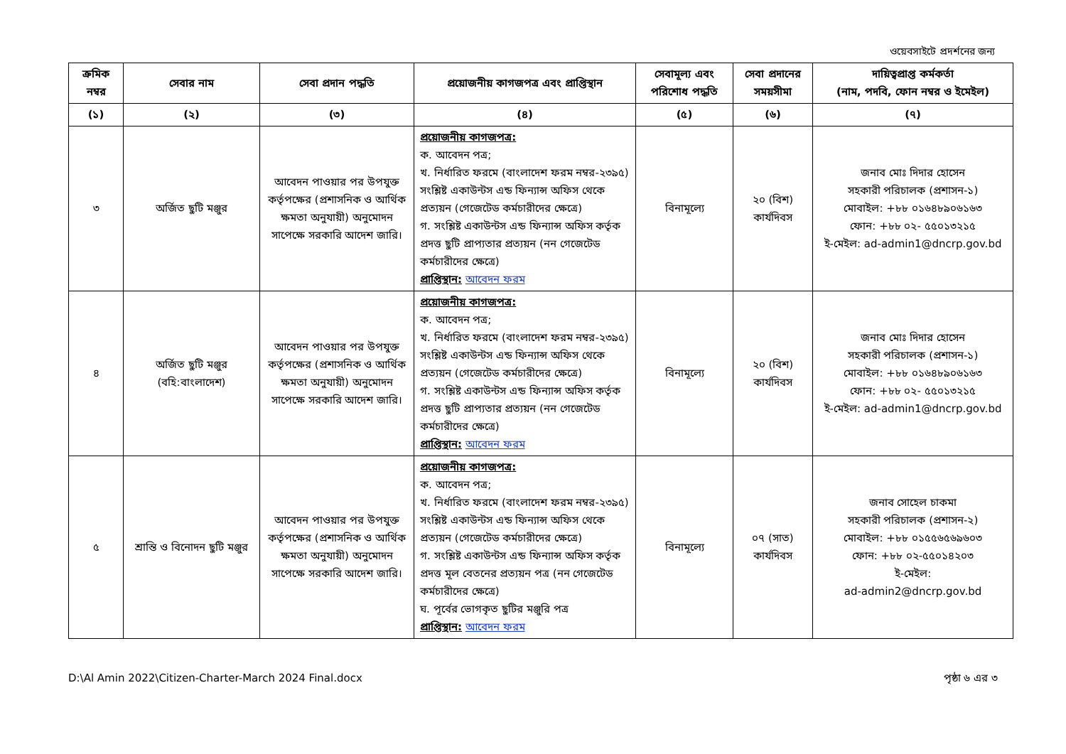ওয়েবসাইটে প্রদর্শনের জন্য
| ক্রমিক নম্বর | সেবার নাম | সেবা প্রদান পদ্ধতি | প্রয়োজনীয় কাগজপত্র এবং প্রাপ্তিস্থান | সেবামূল্য এবং পরিশোধ পদ্ধতি | সেবা প্রদানের সময়সীমা | দায়িত্বপ্রাপ্ত কর্মকর্তা (নাম, পদবি, ফোন নম্বর ও ইমেইল) |
| --- | --- | --- | --- | --- | --- | --- |
| (১) | (২) | (৩) | (৪) | (৫) | (৬) | (৭) |
| ৩ | অর্জিত ছুটি মঞ্জুর | আবেদন পাওয়ার পর উপযুক্ত কর্তৃপক্ষের (প্রশাসনিক ও আর্থিক ক্ষমতা অনুযায়ী) অনুমোদন সাপেক্ষে সরকারি আদেশ জারি। | প্রয়োজনীয় কাগজপত্র: ক. আবেদন পত্র; খ. নির্ধারিত ফরমে (বাংলাদেশ ফরম নম্বর-২৩৯৫) সংশ্লিষ্ট একাউন্টস এন্ড ফিন্যান্স অফিস থেকে প্রত্যয়ন (গেজেটেড কর্মচারীদের ক্ষেত্রে) গ. সংশ্লিষ্ট একাউন্টস এন্ড ফিন্যান্স অফিস কর্তৃক প্রদত্ত ছুটি প্রাপ্যতার প্রত্যয়ন (নন গেজেটেড কর্মচারীদের ক্ষেত্রে) প্রাপ্তিস্থান: আবেদন ফরম | বিনামূল্যে | ২০ (বিশ) কার্যদিবস | জনাব মোঃ দিদার হোসেন সহকারী পরিচালক (প্রশাসন-১) মোবাইল: +৮৮ ০১৬৪৮৯০৬১৬৩ ফোন: +৮৮ ০২- ৫৫০১৩২১৫ ই-মেইল: ad-admin1@dncrp.gov.bd |
| ৪ | অর্জিত ছুটি মঞ্জুর (বহি:বাংলাদেশ) | আবেদন পাওয়ার পর উপযুক্ত কর্তৃপক্ষের (প্রশাসনিক ও আর্থিক ক্ষমতা অনুযায়ী) অনুমোদন সাপেক্ষে সরকারি আদেশ জারি। | প্রয়োজনীয় কাগজপত্র: ক. আবেদন পত্র; খ. নির্ধারিত ফরমে (বাংলাদেশ ফরম নম্বর-২৩৯৫) সংশ্লিষ্ট একাউন্টস এন্ড ফিন্যান্স অফিস থেকে প্রত্যয়ন (গেজেটেড কর্মচারীদের ক্ষেত্রে) গ. সংশ্লিষ্ট একাউন্টস এন্ড ফিন্যান্স অফিস কর্তৃক প্রদত্ত ছুটি প্রাপ্যতার প্রত্যয়ন (নন গেজেটেড কর্মচারীদের ক্ষেত্রে) প্রাপ্তিস্থান: আবেদন ফরম | বিনামূল্যে | ২০ (বিশ) কার্যদিবস | জনাব মোঃ দিদার হোসেন সহকারী পরিচালক (প্রশাসন-১) মোবাইল: +৮৮ ০১৬৪৮৯০৬১৬৩ ফোন: +৮৮ ০২- ৫৫০১৩২১৫ ই-মেইল: ad-admin1@dncrp.gov.bd |
| ৫ | শ্রান্তি ও বিনোদন ছুটি মঞ্জুর | আবেদন পাওয়ার পর উপযুক্ত কর্তৃপক্ষের (প্রশাসনিক ও আর্থিক ক্ষমতা অনুযায়ী) অনুমোদন সাপেক্ষে সরকারি আদেশ জারি। | প্রয়োজনীয় কাগজপত্র: ক. আবেদন পত্র; খ. নির্ধারিত ফরমে (বাংলাদেশ ফরম নম্বর-২৩৯৫) সংশ্লিষ্ট একাউন্টস এন্ড ফিন্যান্স অফিস থেকে প্রত্যয়ন (গেজেটেড কর্মচারীদের ক্ষেত্রে) গ. সংশ্লিষ্ট একাউন্টস এন্ড ফিন্যান্স অফিস কর্তৃক প্রদত্ত মূল বেতনের প্রত্যয়ন পত্র (নন গেজেটেড কর্মচারীদের ক্ষেত্রে) ঘ. পূর্বের ভোগকৃত ছুটির মঞ্জুরি পত্র প্রাপ্তিস্থান: আবেদন ফরম | বিনামূল্যে | ০৭ (সাত) কার্যদিবস | জনাব সোহেল চাকমা সহকারী পরিচালক (প্রশাসন-২) মোবাইল: +৮৮ ০১৫৫৬৫৬৯৬০৩ ফোন: +৮৮ ০২-৫৫০১৪২০৩ ই-মেইল: ad-admin2@dncrp.gov.bd |
D:\Al Amin 2022\Citizen-Charter-March 2024 Final.docx পৃষ্ঠা ৬ এর ৩